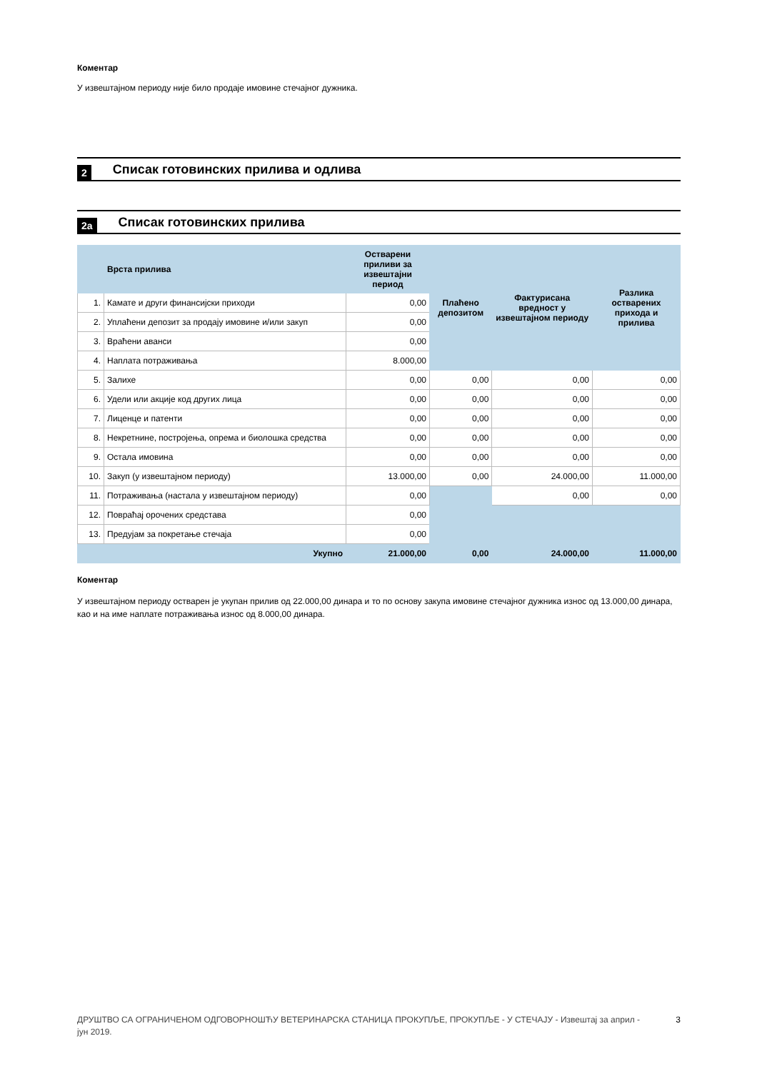Коментар
У извештајном периоду није било продаје имовине стечајног дужника.
2 Списак готовинских прилива и одлива
2a Списак готовинских прилива
| | Врста прилива | Остварени приливи за извештајни период | Плаћено депозитом | Фактурисана вредност у извештајном периоду | Разлика остварених прихода и прилива |
| --- | --- | --- | --- | --- | --- |
| 1. | Камате и други финансијски приходи | 0,00 | | | |
| 2. | Уплаћени депозит за продају имовине и/или закуп | 0,00 | | | |
| 3. | Враћени аванси | 0,00 | | | |
| 4. | Наплата потраживања | 8.000,00 | | | |
| 5. | Залихе | 0,00 | 0,00 | 0,00 | 0,00 |
| 6. | Удели или акције код других лица | 0,00 | 0,00 | 0,00 | 0,00 |
| 7. | Лиценце и патенти | 0,00 | 0,00 | 0,00 | 0,00 |
| 8. | Некретнине, постројења, опрема и биолошка средства | 0,00 | 0,00 | 0,00 | 0,00 |
| 9. | Остала имовина | 0,00 | 0,00 | 0,00 | 0,00 |
| 10. | Закуп (у извештајном периоду) | 13.000,00 | 0,00 | 24.000,00 | 11.000,00 |
| 11. | Потраживања (настала у извештајном периоду) | 0,00 | | 0,00 | 0,00 |
| 12. | Повраћај орочених средстава | 0,00 | | | |
| 13. | Предујам за покретање стечаја | 0,00 | | | |
| | Укупно | 21.000,00 | 0,00 | 24.000,00 | 11.000,00 |
Коментар
У извештајном периоду остварен је укупан прилив од 22.000,00 динара и то по основу закупа имовине стечајног дужника износ од 13.000,00 динара, као и на име наплате потраживања износ од 8.000,00 динара.
ДРУШТВО СА ОГРАНИЧЕНОМ ОДГОВОРНОШЋУ ВЕТЕРИНАРСКА СТАНИЦА ПРОКУПЉЕ, ПРОКУПЉЕ - У СТЕЧАЈУ - Извештај за април - јун 2019. 3